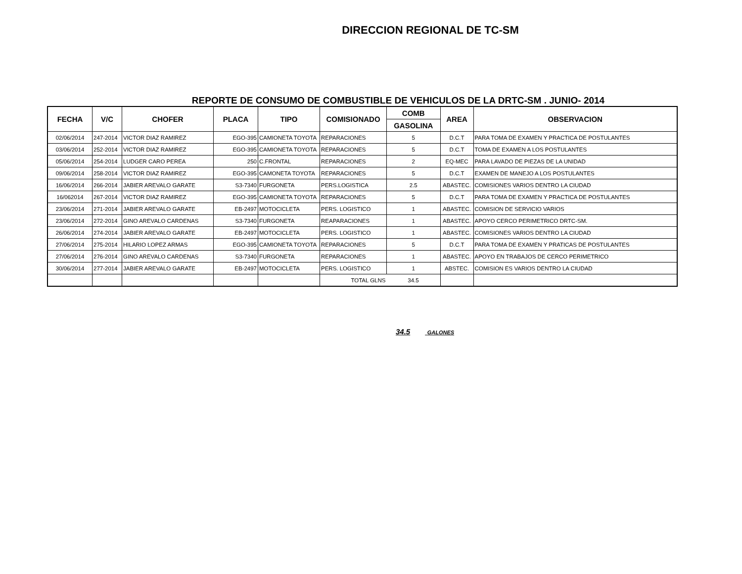DIRECCION REGIONAL DE TC-SM
REPORTE DE CONSUMO DE COMBUSTIBLE DE VEHICULOS DE LA DRTC-SM . JUNIO- 2014
| FECHA | V/C | CHOFER | PLACA | TIPO | COMISIONADO | COMB | AREA | OBSERVACION |
| --- | --- | --- | --- | --- | --- | --- | --- | --- |
| | | | | | | GASOLINA | | |
| 02/06/2014 | 247-2014 | VICTOR DIAZ RAMIREZ | EGO-395 | CAMIONETA TOYOTA | REPARACIONES | 5 | D.C.T | PARA TOMA DE EXAMEN Y PRACTICA DE POSTULANTES |
| 03/06/2014 | 252-2014 | VICTOR DIAZ RAMIREZ | EGO-395 | CAMIONETA TOYOTA | REPARACIONES | 5 | D.C.T | TOMA DE EXAMEN A LOS POSTULANTES |
| 05/06/2014 | 254-2014 | LUDGER CARO PEREA | 250 | C.FRONTAL | REPARACIONES | 2 | EQ-MEC | PARA LAVADO DE PIEZAS DE LA UNIDAD |
| 09/06/2014 | 258-2014 | VICTOR DIAZ RAMIREZ | EGO-395 | CAMONETA TOYOTA | REPARACIONES | 5 | D.C.T | EXAMEN DE MANEJO A LOS POSTULANTES |
| 16/06/2014 | 266-2014 | JABIER AREVALO GARATE | S3-7340 | FURGONETA | PERS.LOGISTICA | 2.5 | ABASTEC. | COMISIONES VARIOS DENTRO LA CIUDAD |
| 16/062014 | 267-2014 | VICTOR DIAZ RAMIREZ | EGO-395 | CAMIONETA TOYOTA | REPARACIONES | 5 | D.C.T | PARA TOMA DE EXAMEN Y PRACTICA DE POSTULANTES |
| 23/06/2014 | 271-2014 | JABIER AREVALO GARATE | EB-2497 | MOTOCICLETA | PERS. LOGISTICO | 1 | ABASTEC. | COMISION DE SERVICIO VARIOS |
| 23/06/2014 | 272-2014 | GINO AREVALO CARDENAS | S3-7340 | FURGONETA | REAPARACIONES | 1 | ABASTEC. | APOYO CERCO PERIMETRICO DRTC-SM. |
| 26/06/2014 | 274-2014 | JABIER AREVALO GARATE | EB-2497 | MOTOCICLETA | PERS. LOGISTICO | 1 | ABASTEC. | COMISIONES VARIOS DENTRO LA CIUDAD |
| 27/06/2014 | 275-2014 | HILARIO LOPEZ ARMAS | EGO-395 | CAMIONETA TOYOTA | REPARACIONES | 5 | D.C.T | PARA TOMA DE EXAMEN Y PRATICAS DE POSTULANTES |
| 27/06/2014 | 276-2014 | GINO AREVALO CARDENAS | S3-7340 | FURGONETA | REPARACIONES | 1 | ABASTEC. | APOYO EN TRABAJOS DE CERCO PERIMETRICO |
| 30/06/2014 | 277-2014 | JABIER AREVALO GARATE | EB-2497 | MOTOCICLETA | PERS. LOGISTICO | 1 | ABSTEC. | COMISION ES VARIOS DENTRO LA CIUDAD |
| | | | | | TOTAL GLNS | 34.5 | | |
34.5 GALONES